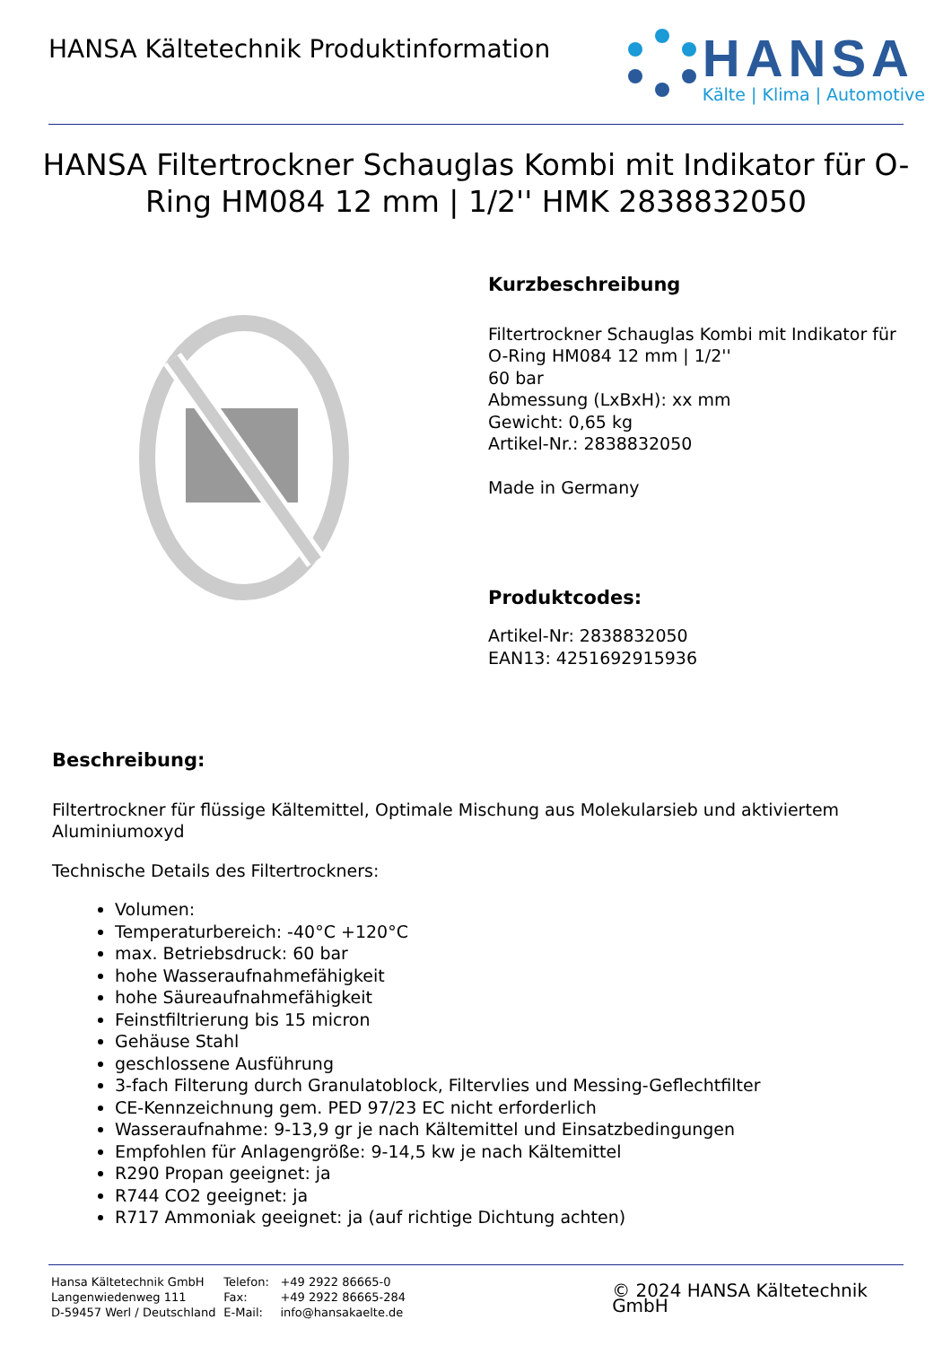HANSA Kältetechnik Produktinformation
HANSA
Kälte | Klima | Automotive
HANSA Filtertrockner Schauglas Kombi mit Indikator für O-Ring HM084 12 mm | 1/2'' HMK 2838832050
Kurzbeschreibung
Filtertrockner Schauglas Kombi mit Indikator für
O-Ring HM084 12 mm | 1/2''
60 bar
Abmessung (LxBxH): xx mm
Gewicht: 0,65 kg
Artikel-Nr.: 2838832050
Made in Germany
Produktcodes:
Artikel-Nr: 2838832050
EAN13: 4251692915936
Beschreibung:
Filtertrockner für flüssige Kältemittel, Optimale Mischung aus Molekularsieb und aktiviertem Aluminiumoxyd
Technische Details des Filtertrockners:
Volumen:
Temperaturbereich: -40°C +120°C
max. Betriebsdruck: 60 bar
hohe Wasseraufnahmefähigkeit
hohe Säureaufnahmefähigkeit
Feinstfiltrierung bis 15 micron
Gehäuse Stahl
geschlossene Ausführung
3-fach Filterung durch Granulatoblock, Filtervlies und Messing-Geflechtfilter
CE-Kennzeichnung gem. PED 97/23 EC nicht erforderlich
Wasseraufnahme: 9-13,9 gr je nach Kältemittel und Einsatzbedingungen
Empfohlen für Anlagengröße: 9-14,5 kw je nach Kältemittel
R290 Propan geeignet: ja
R744 CO2 geeignet: ja
R717 Ammoniak geeignet: ja (auf richtige Dichtung achten)
Hansa Kältetechnik GmbH
Langenwiedenweg 111
D-59457 Werl / Deutschland
Telefon:
Fax:
E-Mail:
+49 2922 86665-0
+49 2922 86665-284
info@hansakaelte.de
© 2024 HANSA Kältetechnik GmbH